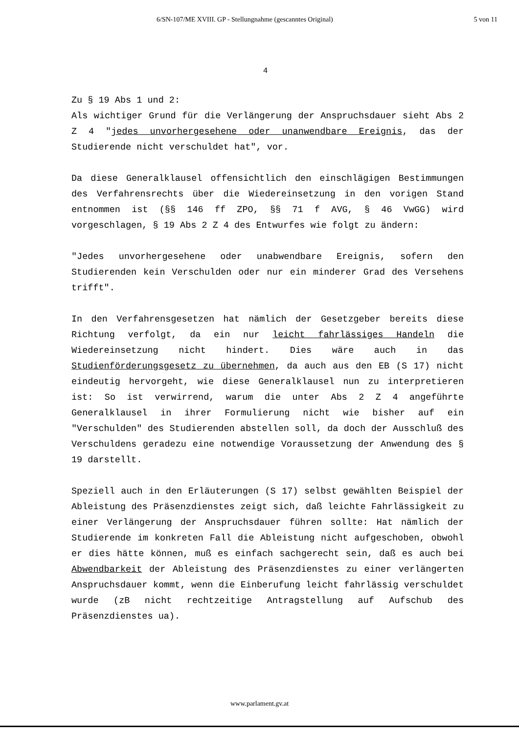6/SN-107/ME XVIII. GP - Stellungnahme (gescanntes Original) 5 von 11
4
Zu § 19 Abs 1 und 2:
Als wichtiger Grund für die Verlängerung der Anspruchsdauer sieht Abs 2 Z 4 "jedes unvorhergesehene oder unanwendbare Ereignis, das der Studierende nicht verschuldet hat", vor.
Da diese Generalklausel offensichtlich den einschlägigen Bestimmungen des Verfahrensrechts über die Wiedereinsetzung in den vorigen Stand entnommen ist (§§ 146 ff ZPO, §§ 71 f AVG, § 46 VwGG) wird vorgeschlagen, § 19 Abs 2 Z 4 des Entwurfes wie folgt zu ändern:
"Jedes unvorhergesehene oder unabwendbare Ereignis, sofern den Studierenden kein Verschulden oder nur ein minderer Grad des Versehens trifft".
In den Verfahrensgesetzen hat nämlich der Gesetzgeber bereits diese Richtung verfolgt, da ein nur leicht fahrlässiges Handeln die Wiedereinsetzung nicht hindert. Dies wäre auch in das Studienförderungsgesetz zu übernehmen, da auch aus den EB (S 17) nicht eindeutig hervorgeht, wie diese Generalklausel nun zu interpretieren ist: So ist verwirrend, warum die unter Abs 2 Z 4 angeführte Generalklausel in ihrer Formulierung nicht wie bisher auf ein "Verschulden" des Studierenden abstellen soll, da doch der Ausschluß des Verschuldens geradezu eine notwendige Voraussetzung der Anwendung des § 19 darstellt.
Speziell auch in den Erläuterungen (S 17) selbst gewählten Beispiel der Ableistung des Präsenzdienstes zeigt sich, daß leichte Fahrlässigkeit zu einer Verlängerung der Anspruchsdauer führen sollte: Hat nämlich der Studierende im konkreten Fall die Ableistung nicht aufgeschoben, obwohl er dies hätte können, muß es einfach sachgerecht sein, daß es auch bei Abwendbarkeit der Ableistung des Präsenzdienstes zu einer verlängerten Anspruchsdauer kommt, wenn die Einberufung leicht fahrlässig verschuldet wurde (zB nicht rechtzeitige Antragstellung auf Aufschub des Präsenzdienstes ua).
www.parlament.gv.at